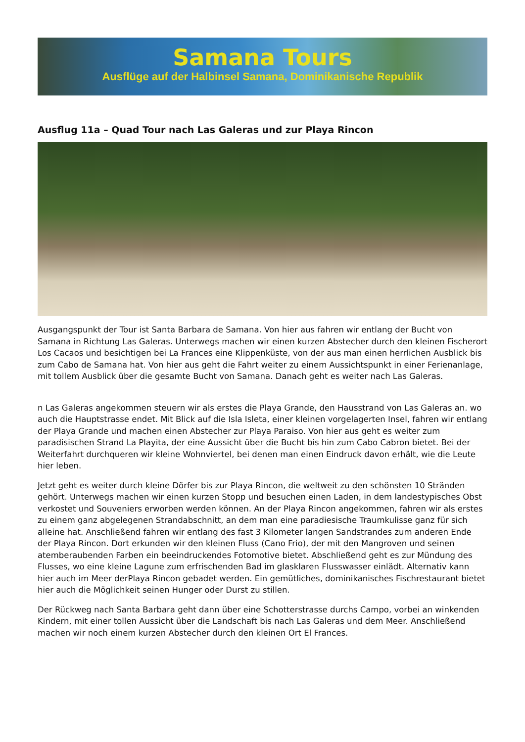Samana Tours
Ausflüge auf der Halbinsel Samana, Dominikanische Republik
Ausflug 11a – Quad Tour nach Las Galeras und zur Playa Rincon
Ausgangspunkt der Tour ist Santa Barbara de Samana. Von hier aus fahren wir entlang der Bucht von Samana in Richtung Las Galeras. Unterwegs machen wir einen kurzen Abstecher durch den kleinen Fischerort Los Cacaos und besichtigen bei La Frances eine Klippenküste, von der aus man einen herrlichen Ausblick bis zum Cabo de Samana hat. Von hier aus geht die Fahrt weiter zu einem Aussichtspunkt in einer Ferienanlage, mit tollem Ausblick über die gesamte Bucht von Samana. Danach geht es weiter nach Las Galeras.
n Las Galeras angekommen steuern wir als erstes die Playa Grande, den Hausstrand von Las Galeras an. wo auch die Hauptstrasse endet. Mit Blick auf die Isla Isleta, einer kleinen vorgelagerten Insel, fahren wir entlang der Playa Grande und machen einen Abstecher zur Playa Paraiso. Von hier aus geht es weiter zum paradisischen Strand La Playita, der eine Aussicht über die Bucht bis hin zum Cabo Cabron bietet. Bei der Weiterfahrt durchqueren wir kleine Wohnviertel, bei denen man einen Eindruck davon erhält, wie die Leute hier leben.
Jetzt geht es weiter durch kleine Dörfer bis zur Playa Rincon, die weltweit zu den schönsten 10 Stränden gehört. Unterwegs machen wir einen kurzen Stopp und besuchen einen Laden, in dem landestypisches Obst verkostet und Souveniers erworben werden können. An der Playa Rincon angekommen, fahren wir als erstes zu einem ganz abgelegenen Strandabschnitt, an dem man eine paradiesische Traumkulisse ganz für sich alleine hat. Anschließend fahren wir entlang des fast 3 Kilometer langen Sandstrandes zum anderen Ende der Playa Rincon. Dort erkunden wir den kleinen Fluss (Cano Frio), der mit den Mangroven und seinen atemberaubenden Farben ein beeindruckendes Fotomotive bietet. Abschließend geht es zur Mündung des Flusses, wo eine kleine Lagune zum erfrischenden Bad im glasklaren Flusswasser einlädt. Alternativ kann hier auch im Meer derPlaya Rincon gebadet werden. Ein gemütliches, dominikanisches Fischrestaurant bietet hier auch die Möglichkeit seinen Hunger oder Durst zu stillen.
Der Rückweg nach Santa Barbara geht dann über eine Schotterstrasse durchs Campo, vorbei an winkenden Kindern, mit einer tollen Aussicht über die Landschaft bis nach Las Galeras und dem Meer. Anschließend machen wir noch einem kurzen Abstecher durch den kleinen Ort El Frances.